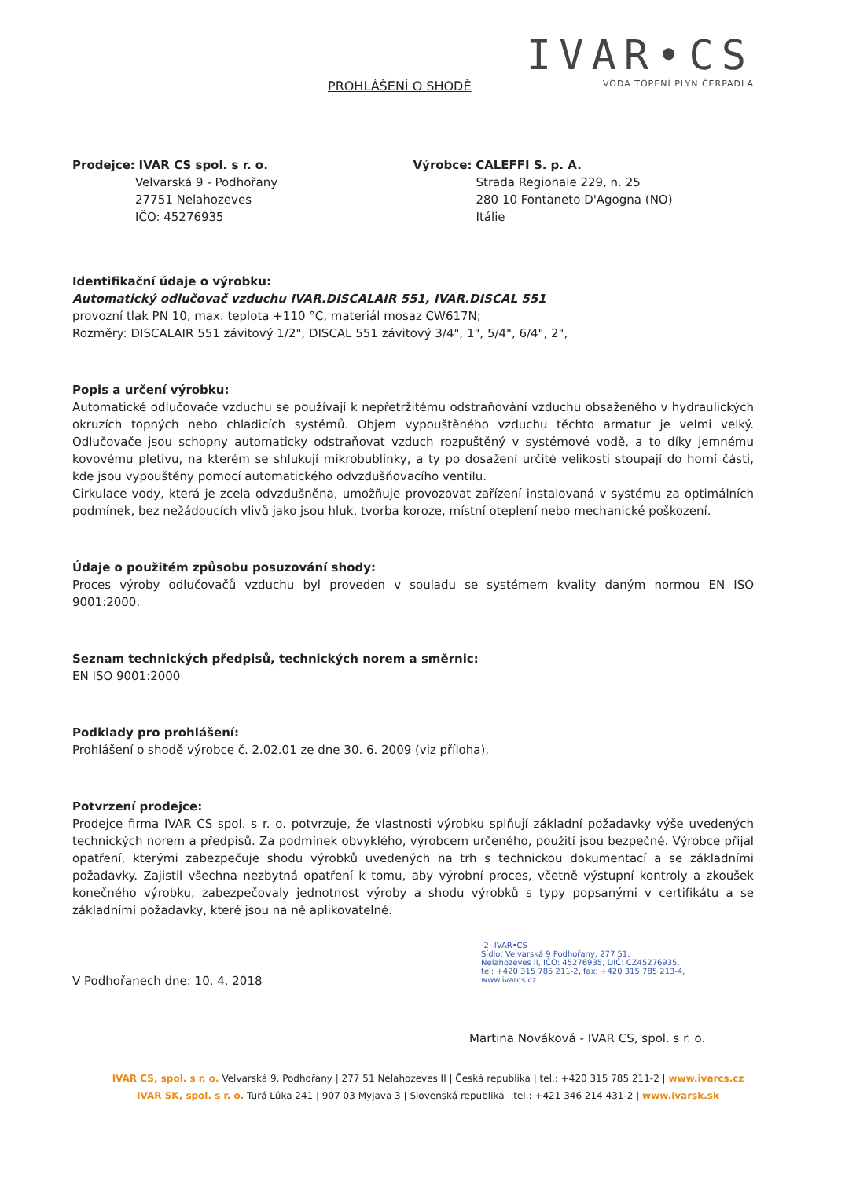PROHLÁŠENÍ O SHODĚ
IVAR•CS
VODA TOPENÍ PLYN ČERPADLA
Prodejce: IVAR CS spol. s r. o.
Velvarská 9 - Podhořany
27751 Nelahozeves
IČO: 45276935
Výrobce: CALEFFI S. p. A.
Strada Regionale 229, n. 25
280 10 Fontaneto D'Agogna (NO)
Itálie
Identifikační údaje o výrobku:
Automatický odlučovač vzduchu IVAR.DISCALAIR 551, IVAR.DISCAL 551
provozní tlak PN 10, max. teplota +110 °C, materiál mosaz CW617N;
Rozměry: DISCALAIR 551 závitový 1/2", DISCAL 551 závitový 3/4", 1", 5/4", 6/4", 2",
Popis a určení výrobku:
Automatické odlučovače vzduchu se používají k nepřetržitému odstraňování vzduchu obsaženého v hydraulických okruzích topných nebo chladicích systémů. Objem vypouštěného vzduchu těchto armatur je velmi velký. Odlučovače jsou schopny automaticky odstraňovat vzduch rozpuštěný v systémové vodě, a to díky jemnému kovovému pletivu, na kterém se shlukují mikrobublinky, a ty po dosažení určité velikosti stoupají do horní části, kde jsou vypouštěny pomocí automatického odvzdušňovacího ventilu.
Cirkulace vody, která je zcela odvzdušněna, umožňuje provozovat zařízení instalovaná v systému za optimálních podmínek, bez nežádoucích vlivů jako jsou hluk, tvorba koroze, místní oteplení nebo mechanické poškození.
Údaje o použitém způsobu posuzování shody:
Proces výroby odlučovačů vzduchu byl proveden v souladu se systémem kvality daným normou EN ISO 9001:2000.
Seznam technických předpisů, technických norem a směrnic:
EN ISO 9001:2000
Podklady pro prohlášení:
Prohlášení o shodě výrobce č. 2.02.01 ze dne 30. 6. 2009 (viz příloha).
Potvrzení prodejce:
Prodejce firma IVAR CS spol. s r. o. potvrzuje, že vlastnosti výrobku splňují základní požadavky výše uvedených technických norem a předpisů. Za podmínek obvyklého, výrobcem určeného, použití jsou bezpečné. Výrobce přijal opatření, kterými zabezpečuje shodu výrobků uvedených na trh s technickou dokumentací a se základními požadavky. Zajistil všechna nezbytná opatření k tomu, aby výrobní proces, včetně výstupní kontroly a zkoušek konečného výrobku, zabezpečovaly jednotnost výroby a shodu výrobků s typy popsanými v certifikátu a se základními požadavky, které jsou na ně aplikovatelné.
V Podhořanech dne: 10. 4. 2018
-2- IVAR•CS
Sídlo: Velvarská 9 Podhořany, 277 51,
Nelahozeves II, IČO: 45276935, DIČ: CZ45276935,
tel: +420 315 785 211-2, fax: +420 315 785 213-4,
www.ivarcs.cz
Martina Nováková - IVAR CS, spol. s r. o.
IVAR CS, spol. s r. o. Velvarská 9, Podhořany | 277 51 Nelahozeves II | Česká republika | tel.: +420 315 785 211-2 | www.ivarcs.cz
IVAR SK, spol. s r. o. Turá Lúka 241 | 907 03 Myjava 3 | Slovenská republika | tel.: +421 346 214 431-2 | www.ivarsk.sk